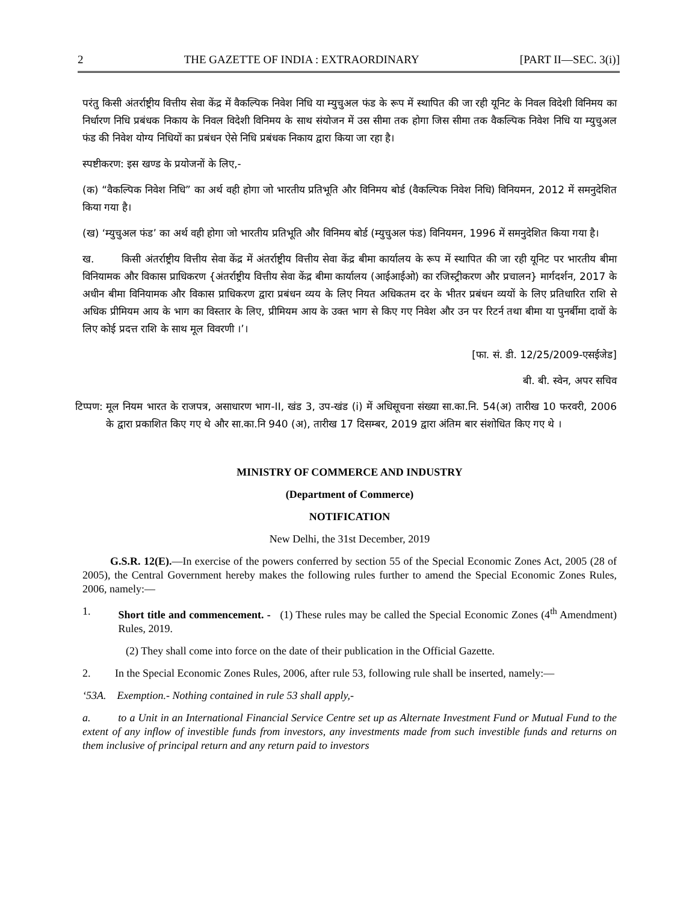2 THE GAZETTE OF INDIA : EXTRAORDINARY [PART II—SEC. 3(i)]
परंतु किसी अंतर्राष्ट्रीय वित्तीय सेवा केंद्र में वैकल्पिक निवेश निधि या म्युचुअल फंड के रूप में स्थापित की जा रही यूनिट के निवल विदेशी विनिमय का निर्धारण निधि प्रबंधक निकाय के निवल विदेशी विनिमय के साथ संयोजन में उस सीमा तक होगा जिस सीमा तक वैकल्पिक निवेश निधि या म्युचुअल फंड की निवेश योग्य निधियों का प्रबंधन ऐसे निधि प्रबंधक निकाय द्वारा किया जा रहा है।
स्पष्टीकरण: इस खण्ड के प्रयोजनों के लिए,-
(क) “वैकल्पिक निवेश निधि” का अर्थ वही होगा जो भारतीय प्रतिभूति और विनिमय बोर्ड (वैकल्पिक निवेश निधि) विनियमन, 2012 में समनुदेशित किया गया है।
(ख) ‘म्युचुअल फंड’ का अर्थ वही होगा जो भारतीय प्रतिभूति और विनिमय बोर्ड (म्युचुअल फंड) विनियमन, 1996 में समनुदेशित किया गया है।
ख. किसी अंतर्राष्ट्रीय वित्तीय सेवा केंद्र में अंतर्राष्ट्रीय वित्तीय सेवा केंद्र बीमा कार्यालय के रूप में स्थापित की जा रही यूनिट पर भारतीय बीमा विनियामक और विकास प्राधिकरण {अंतर्राष्ट्रीय वित्तीय सेवा केंद्र बीमा कार्यालय (आईआईओ) का रजिस्ट्रीकरण और प्रचालन} मार्गदर्शन, 2017 के अधीन बीमा विनियामक और विकास प्राधिकरण द्वारा प्रबंधन व्यय के लिए नियत अधिकतम दर के भीतर प्रबंधन व्ययों के लिए प्रतिधारित राशि से अधिक प्रीमियम आय के भाग का विस्तार के लिए, प्रीमियम आय के उक्त भाग से किए गए निवेश और उन पर रिटर्न तथा बीमा या पुनर्बीमा दावों के लिए कोई प्रदत्त राशि के साथ मूल विवरणी ।’।
[फा. सं. डी. 12/25/2009-एसईजेड]
बी. बी. स्वेन, अपर सचिव
टिप्पण: मूल नियम भारत के राजपत्र, असाधारण भाग-II, खंड 3, उप-खंड (i) में अधिसूचना संख्या सा.का.नि. 54(अ) तारीख 10 फरवरी, 2006 के द्वारा प्रकाशित किए गए थे और सा.का.नि 940 (अ), तारीख 17 दिसम्बर, 2019 द्वारा अंतिम बार संशोधित किए गए थे ।
MINISTRY OF COMMERCE AND INDUSTRY
(Department of Commerce)
NOTIFICATION
New Delhi, the 31st December, 2019
G.S.R. 12(E).—In exercise of the powers conferred by section 55 of the Special Economic Zones Act, 2005 (28 of 2005), the Central Government hereby makes the following rules further to amend the Special Economic Zones Rules, 2006, namely:—
1. Short title and commencement. - (1) These rules may be called the Special Economic Zones (4<sup>th</sup> Amendment) Rules, 2019.
(2) They shall come into force on the date of their publication in the Official Gazette.
2. In the Special Economic Zones Rules, 2006, after rule 53, following rule shall be inserted, namely:—
‘53A. Exemption.- Nothing contained in rule 53 shall apply,-
a. to a Unit in an International Financial Service Centre set up as Alternate Investment Fund or Mutual Fund to the extent of any inflow of investible funds from investors, any investments made from such investible funds and returns on them inclusive of principal return and any return paid to investors